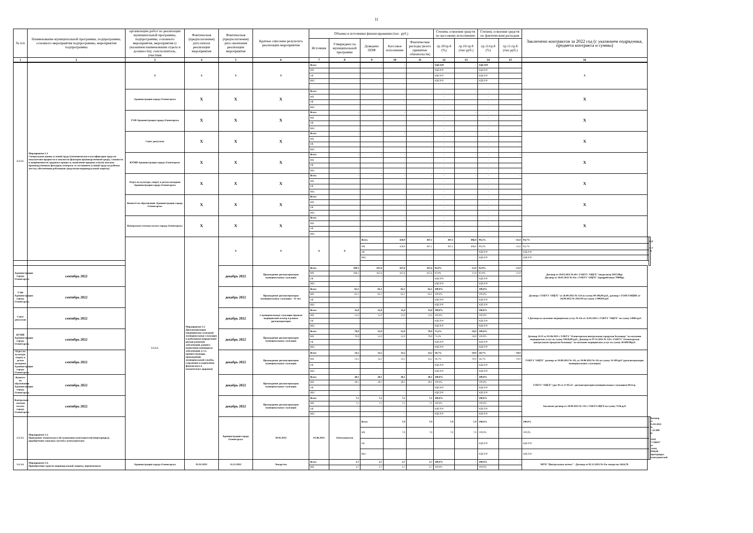11
| № п/п | Наименование муниципальной программы, подпрограммы, основного мероприятия подпрограммы, мероприятия подпрограммы | организацию работ по реализации муниципальной программы, подпрограммы, основного мероприятия, мероприятия (с указанием наименования отдела и должности); соисполнитель, участник | Фактическая (предполагаемая) дата начала реализации мероприятия | Фактическая (предполагаемая) дата окончания реализации мероприятия | Краткое описание результата реализации мероприятия | Объемы и источники финансирования (тыс. руб.) | | | | | Степень освоения средств по кассовому исполнению | | Степень освоения средств по фактическим расходам | | Заключено контрактов за 2022 год (с указанием подрядчика, предмета контракта и суммы) | | |
| --- | --- | --- | --- | --- | --- | --- | --- | --- | --- | --- | --- | --- | --- | --- | --- | --- | --- |
| | | | | | | Источник | Утверждено по муниципальной программе | Доведено ПОФ | Кассовое исполнение | Фактические расходы (всего принятых обязательств) | гр.10/гр.8 (%) | гр.10-гр.8 (тыс.руб.) | гр.11/гр.8 (%) | гр.11-гр.8 (тыс.руб.) | | | |
| 1 | 2 | 3 | 4 | 5 | 6 | 7 | 8 | 9 | 10 | 11 | 12 | 13 | 14 | 15 | 16 | | |
| 3.2.3.1. | Мероприятие 5.1 Специальная оценка условий труда (гигиеническая классификация труда по показателям вредности и опасности факторов производственной среды, сложности и напряженности трудового процесса; выявление вредных и (или) опасных производственных факторов; контроль за состоянием условий труда на рабочих местах; обеспечения работников средствами индивидуальной защиты) | Х | Х | Х | Х | Всего | - | - | - | - | #ДЕЛ/0! | - | #ДЕЛ/0! | - | Х | | |
| | | | | | | МБ | - | - | - | - | #ДЕЛ/0! | - | #ДЕЛ/0! | - | | | |
| | | | | | | ОБ | - | - | - | - | #ДЕЛ/0! | - | #ДЕЛ/0! | - | | | |
| | | | | | | ВБС | - | - | - | - | #ДЕЛ/0! | - | #ДЕЛ/0! | - | | | |
| | | Администрация города Оленегорска | Х | Х | Х | Всего | - | - | - | - | - | - | - | - | Х | | |
| | | | | | | МБ | - | - | - | - | - | - | - | - | | | |
| | | | | | | ОБ | - | - | - | - | - | - | - | - | | | |
| | | | | | | ВБС | - | - | - | - | - | - | - | - | | | |
| | | УЭФ Администрации города Оленегорска | Х | Х | Х | Всего | - | - | - | - | - | - | - | - | Х | | |
| | | | | | | МБ | - | - | - | - | - | - | - | - | | | |
| | | | | | | ОБ | - | - | - | - | - | - | - | - | | | |
| | | | | | | ВБС | - | - | - | - | - | - | - | - | | | |
| | | Совет депутатов | Х | Х | Х | Всего | - | - | - | - | - | - | - | - | Х | | |
| | | | | | | МБ | - | - | - | - | - | - | - | - | | | |
| | | | | | | ОБ | - | - | - | - | - | - | - | - | | | |
| | | | | | | ВБС | - | - | - | - | - | - | - | - | | | |
| | | КУМИ Администрации города Оленегорска | Х | Х | Х | Всего | - | - | - | - | - | - | - | - | Х | | |
| | | | | | | МБ | - | - | - | - | - | - | - | - | | | |
| | | | | | | ОБ | - | - | - | - | - | - | - | - | | | |
| | | | | | | ВБС | - | - | - | - | - | - | - | - | | | |
| | | Отдел по культуре, спорту и делам молодежи Администрации города Оленегорска | Х | Х | Х | Всего | - | - | - | - | - | - | - | - | Х | | |
| | | | | | | МБ | - | - | - | - | - | - | - | - | | | |
| | | | | | | ОБ | - | - | - | - | - | - | - | - | | | |
| | | | | | | ВБС | - | - | - | - | - | - | - | - | | | |
| | | Комитет по образованию Администрации города Оленегорска | Х | Х | Х | Всего | - | - | - | - | - | - | - | - | Х | | |
| | | | | | | МБ | - | - | - | - | - | - | - | - | | | |
| | | | | | | ОБ | - | - | - | - | - | - | - | - | | | |
| | | | | | | ВБС | - | - | - | - | - | - | - | - | | | |
| | | Контрольно-счетная палата города Оленегорска | Х | Х | Х | Всего | - | - | - | - | - | - | - | - | Х | | |
| | | | | | | МБ | - | - | - | - | - | - | - | - | | | |
| | | | | | | ОБ | - | - | - | - | - | - | - | - | | | |
| | | | | | | ВБС | - | - | - | - | - | - | - | - | | | |
| | | 3.2.3.2. | Мероприятие 5.2 Диспансеризация (медицинских осмотров) муниципальных служащих и работников (определение рисков развития заболеваний, раннего выявления имеющихся заболеваний, в т.ч. препятствующих прохождению муниципальной службы, сохранение и укрепление физического и психического здоровья) | Х | Х | Х | Х | Всего | 428,9 | 387,1 | 387,1 | 406,0 | 90,3% | - 41,8 | 94,7% | - 22,9 | Х |
| | | | | | | | | МБ | 428,9 | 387,1 | 387,1 | 406,0 | 90,3% | - 41,8 | 94,7% | - 22,9 | |
| | | | | | | | | ОБ | - | - | - | - | #ДЕЛ/0! | - | #ДЕЛ/0! | - | |
| | | | | | | | | ВБС | - | - | - | - | #ДЕЛ/0! | - | #ДЕЛ/0! | - | |
| Администрация города Оленегорска | сентябрь 2022 | | | декабрь 2022 | Прохождение диспансеризации муниципальных служащих | Всего | 180,5 | 167,6 | 167,6 | 167,6 | 92,9% | - 12,9 | 92,9% | - 12,9 | Договор от 29.03.2022 № 69 с ГОБУЗ "ОЦГБ" (медосмотр 5037,00р). Договор от 28.01.2022 № б/н с ГОБУЗ "ОЦГБ" (предрейсовые 70000р). | | |
| | | | | | | МБ | 180,5 | 167,6 | 167,6 | 167,6 | 92,9% | - 12,9 | 92,9% | - 12,9 | | | |
| | | | | | | ОБ | - | - | - | - | #ДЕЛ/0! | - | #ДЕЛ/0! | - | | | |
| | | | | | | ВБС | - | - | - | - | #ДЕЛ/0! | - | #ДЕЛ/0! | - | | | |
| УЭФ Администрации города Оленегорска | сентябрь 2022 | | | декабрь 2022 | Прохождение диспансеризации муниципальных служащих - 11 чел. | Всего | 82,1 | 82,1 | 82,1 | 82,1 | 100,0% | - | 100,0% | - | Договор с ГОБУЗ "ОЦГБ" от 26.09.2022 № 124 на сумму 80 106,00 руб., договор с ГОАУЗ МЦРБ от 26.09.2022 № 2022/03 на сумму 2 000,00 руб. | | |
| | | | | | | МБ | 82,1 | 82,1 | 82,1 | 82,1 | 100,0% | - | 100,0% | - | | | |
| | | | | | | ОБ | - | - | - | - | #ДЕЛ/0! | - | #ДЕЛ/0! | - | | | |
| | | | | | | ВБС | - | - | - | - | #ДЕЛ/0! | - | #ДЕЛ/0! | - | | | |
| Совет депутатов | сентябрь 2022 | | | декабрь 2022 | 2 муниципальных служащих прошли медицинский осмотр в рамках диспансеризации | Всего | 15,0 | 15,0 | 15,0 | 15,0 | 100,0% | - | 100,0% | - | 1.Договор на оказание медицинских услуг № б/н от 11.05.2022 с ГОБУЗ "ОЦГБ" на сумму 14984 руб. | | |
| | | | | | | МБ | 15,0 | 15,0 | 15,0 | 15,0 | 100,0% | - | 100,0% | - | | | |
| | | | | | | ОБ | - | - | - | - | #ДЕЛ/0! | - | #ДЕЛ/0! | - | | | |
| | | | | | | ВБС | - | - | - | - | #ДЕЛ/0! | - | #ДЕЛ/0! | - | | | |
| КУМИ Администрации города Оленегорска | сентябрь 2022 | | | декабрь 2022 | Прохождение диспансеризации муниципальных служащих | Всего | 70,9 | 52,0 | 52,0 | 70,9 | 73,3% | - 18,9 | 100,0% | - | Договор 11/21 от 01.06.2021 с ГОБУЗ "Оленегорская центральная городская больница" на оказание медицинских услуг на сумму 59528,00 руб.; Договор от 07.11.2022 № 143 с ГОБУЗ "Оленегорская центральная городская больница" на оказание медицинских услуг на сумму 38 698.00руб. | | |
| | | | | | | МБ | 70,9 | 52,0 | 52,0 | 70,9 | 73,3% | - 18,9 | 100,0% | - | | | |
| | | | | | | ОБ | - | - | - | - | #ДЕЛ/0! | - | #ДЕЛ/0! | - | | | |
| | | | | | | ВБС | - | - | - | - | #ДЕЛ/0! | - | #ДЕЛ/0! | - | | | |
| Отдел по культуре, спорту и делам молодежи Администрации города Оленегорска | сентябрь 2022 | | | декабрь 2022 | Прохождение диспансеризации муниципальных служащих | Всего | 24,2 | 14,2 | 14,2 | 14,2 | 58,7% | - 10,0 | 58,7% | - 10,0 | ГОБУЗ "ОЦГБ" договор от 19.08.2022 № 111, от 19.08.2022 № 111 на сумму 14 200 руб. (диспансеризация муниципальных служащих) | | |
| | | | | | | МБ | 24,2 | 14,2 | 14,2 | 14,2 | 58,7% | - 10,0 | 58,7% | - 10,0 | | | |
| | | | | | | ОБ | - | - | - | - | #ДЕЛ/0! | - | #ДЕЛ/0! | - | | | |
| | | | | | | ВБС | - | - | - | - | #ДЕЛ/0! | - | #ДЕЛ/0! | - | | | |
| Комитет по образованию Администрации города Оленегорска | сентябрь 2022 | | | декабрь 2022 | Прохождение диспансеризации муниципальных служащих | Всего | 49,1 | 49,1 | 49,1 | 49,1 | 100,0% | - | 100,0% | - | ГОБУЗ "ОЦГБ" (дог 95 от 17.05.22 - диспансеризация муниципальных служащих)-49,1т.р. | | |
| | | | | | | МБ | 49,1 | 49,1 | 49,1 | 49,1 | 100,0% | - | 100,0% | - | | | |
| | | | | | | ОБ | - | - | - | - | #ДЕЛ/0! | - | #ДЕЛ/0! | - | | | |
| | | | | | | ВБС | - | - | - | - | #ДЕЛ/0! | - | #ДЕЛ/0! | - | | | |
| Контрольно-счетная палата города Оленегорска | сентябрь 2022 | | | декабрь 2022 | Прохождение диспансеризации муниципальных служащих | Всего | 7,1 | 7,1 | 7,1 | 7,1 | 100,0% | - | 100,0% | - | Заключен договор от 29.09.2022 № 134 с ГОБУЗ ОЦГБ на сумму 7136 руб. | | |
| | | | | | | МБ | 7,1 | 7,1 | 7,1 | 7,1 | 100,0% | - | 100,0% | - | | | |
| | | | | | | ОБ | - | - | - | - | #ДЕЛ/0! | - | #ДЕЛ/0! | - | | | |
| | | | | | | ВБС | - | - | - | - | #ДЕЛ/0! | - | #ДЕЛ/0! | - | | | |
| 3.2.3.3. | Мероприятие 5.3. Проведение технического обслуживания огнетушителей (перезарядка), приобретение запасных частей к огнетушителям | | | Администрация города Оленегорска | 20.02.2022 | 01.06.2022 | Огнетушители | Всего | 7,9 | 7,9 | 7,9 | 7,9 | 100,0% | - | 100,0% | - | Договор от 21.02.2022 № С.22.400-11 с ООО "СОЮЗ" на сумму 7910,00 перезарядка огнетушителей. |
| | | | | | | | | МБ | 7,9 | 7,9 | 7,9 | 7,9 | 100,0% | - | 100,0% | - | |
| | | | | | | | | ОБ | - | - | - | - | #ДЕЛ/0! | - | #ДЕЛ/0! | - | |
| | | | | | | | | ВБС | - | - | - | - | #ДЕЛ/0! | - | #ДЕЛ/0! | - | |
| 3.2.3.4. | Мероприятие 5.4. Приобретение средств индивидуальной защиты, перевязочного | Администрация города Оленегорска | 01.01.2022 | 31.12.2022 | Лекарства | Всего | 3,7 | 3,7 | 3,7 | 3,7 | 100,0% | - | 100,0% | - | МУП "Центральная аптека" - Договор от 02.12.2022 № б/н лекарства 3654,70. | | |
| | | | | | | МБ | 3,7 | 3,7 | 3,7 | 3,7 | 100,0% | - | 100,0% | - | | | |